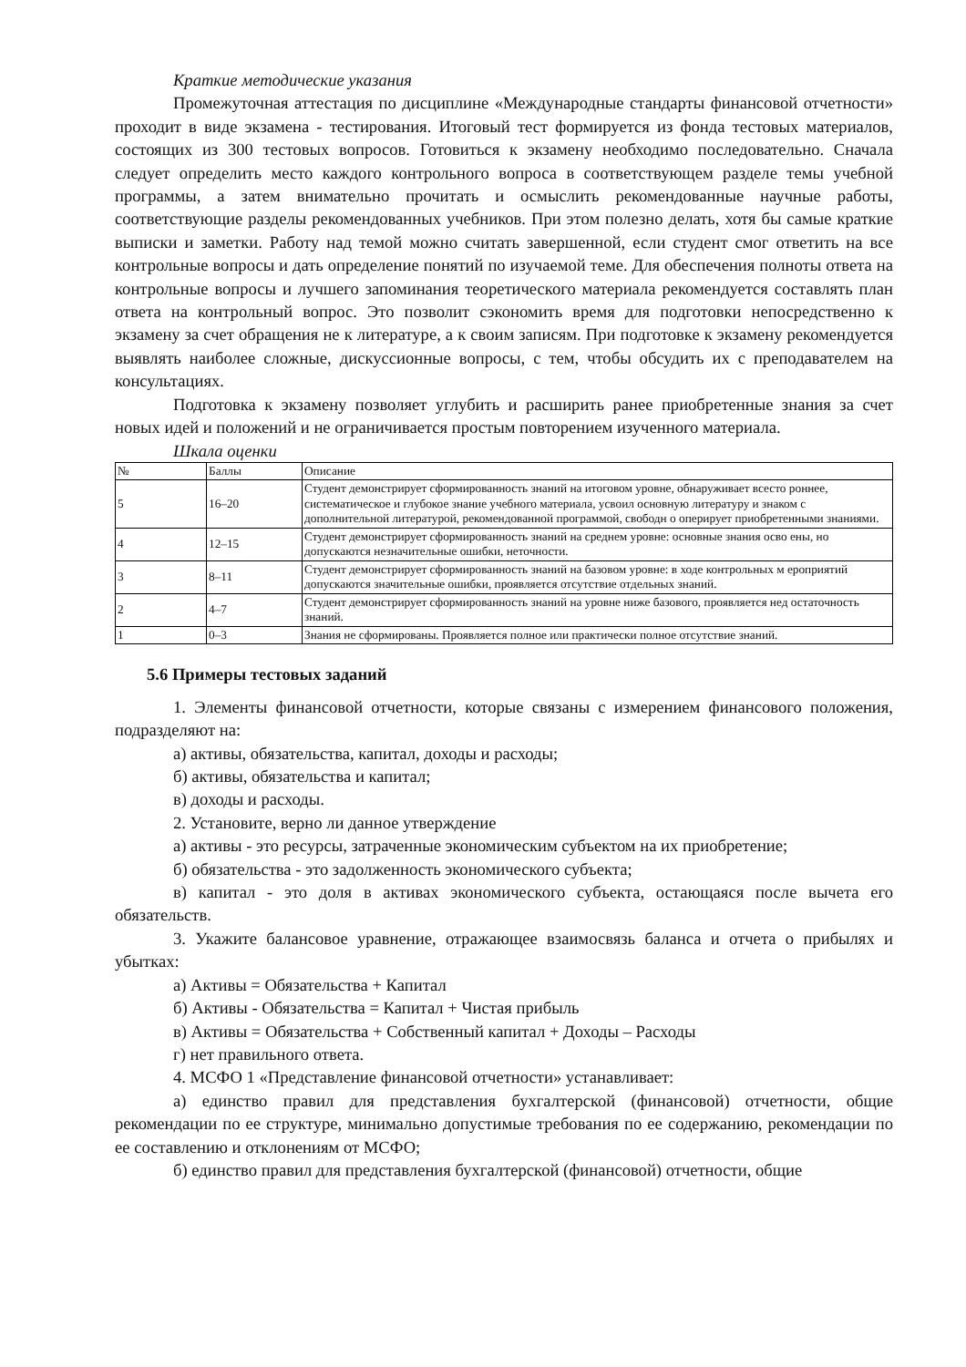Краткие методические указания
Промежуточная аттестация по дисциплине «Международные стандарты финансовой отчетности» проходит в виде экзамена - тестирования. Итоговый тест формируется из фонда тестовых материалов, состоящих из 300 тестовых вопросов. Готовиться к экзамену необходимо последовательно. Сначала следует определить место каждого контрольного вопроса в соответствующем разделе темы учебной программы, а затем внимательно прочитать и осмыслить рекомендованные научные работы, соответствующие разделы рекомендованных учебников. При этом полезно делать, хотя бы самые краткие выписки и заметки. Работу над темой можно считать завершенной, если студент смог ответить на все контрольные вопросы и дать определение понятий по изучаемой теме. Для обеспечения полноты ответа на контрольные вопросы и лучшего запоминания теоретического материала рекомендуется составлять план ответа на контрольный вопрос. Это позволит сэкономить время для подготовки непосредственно к экзамену за счет обращения не к литературе, а к своим записям. При подготовке к экзамену рекомендуется выявлять наиболее сложные, дискуссионные вопросы, с тем, чтобы обсудить их с преподавателем на консультациях.
Подготовка к экзамену позволяет углубить и расширить ранее приобретенные знания за счет новых идей и положений и не ограничивается простым повторением изученного материала.
Шкала оценки
| № | Баллы | Описание |
| 5 | 16–20 | Студент демонстрирует сформированность знаний на итоговом уровне, обнаруживает всесто роннее, систематическое и глубокое знание учебного материала, усвоил основную литературу и знаком с дополнительной литературой, рекомендованной программой, свободн о оперирует приобретенными знаниями. |
| 4 | 12–15 | Студент демонстрирует сформированность знаний на среднем уровне: основные знания осво ены, но допускаются незначительные ошибки, неточности. |
| 3 | 8–11 | Студент демонстрирует сформированность знаний на базовом уровне: в ходе контрольных м ероприятий допускаются значительные ошибки, проявляется отсутствие отдельных знаний. |
| 2 | 4–7 | Студент демонстрирует сформированность знаний на уровне ниже базового, проявляется нед остаточность знаний. |
| 1 | 0–3 | Знания не сформированы. Проявляется полное или практически полное отсутствие знаний. |
5.6 Примеры тестовых заданий
1. Элементы финансовой отчетности, которые связаны с измерением финансового положения, подразделяют на:
а) активы, обязательства, капитал, доходы и расходы;
б) активы, обязательства и капитал;
в) доходы и расходы.
2. Установите, верно ли данное утверждение
а) активы - это ресурсы, затраченные экономическим субъектом на их приобретение;
б) обязательства - это задолженность экономического субъекта;
в) капитал - это доля в активах экономического субъекта, остающаяся после вычета его обязательств.
3. Укажите балансовое уравнение, отражающее взаимосвязь баланса и отчета о прибылях и убытках:
а) Активы = Обязательства + Капитал
б) Активы - Обязательства = Капитал + Чистая прибыль
в) Активы = Обязательства + Собственный капитал + Доходы – Расходы
г) нет правильного ответа.
4. МСФО 1 «Представление финансовой отчетности» устанавливает:
а) единство правил для представления бухгалтерской (финансовой) отчетности, общие рекомендации по ее структуре, минимально допустимые требования по ее содержанию, рекомендации по ее составлению и отклонениям от МСФО;
б) единство правил для представления бухгалтерской (финансовой) отчетности, общие